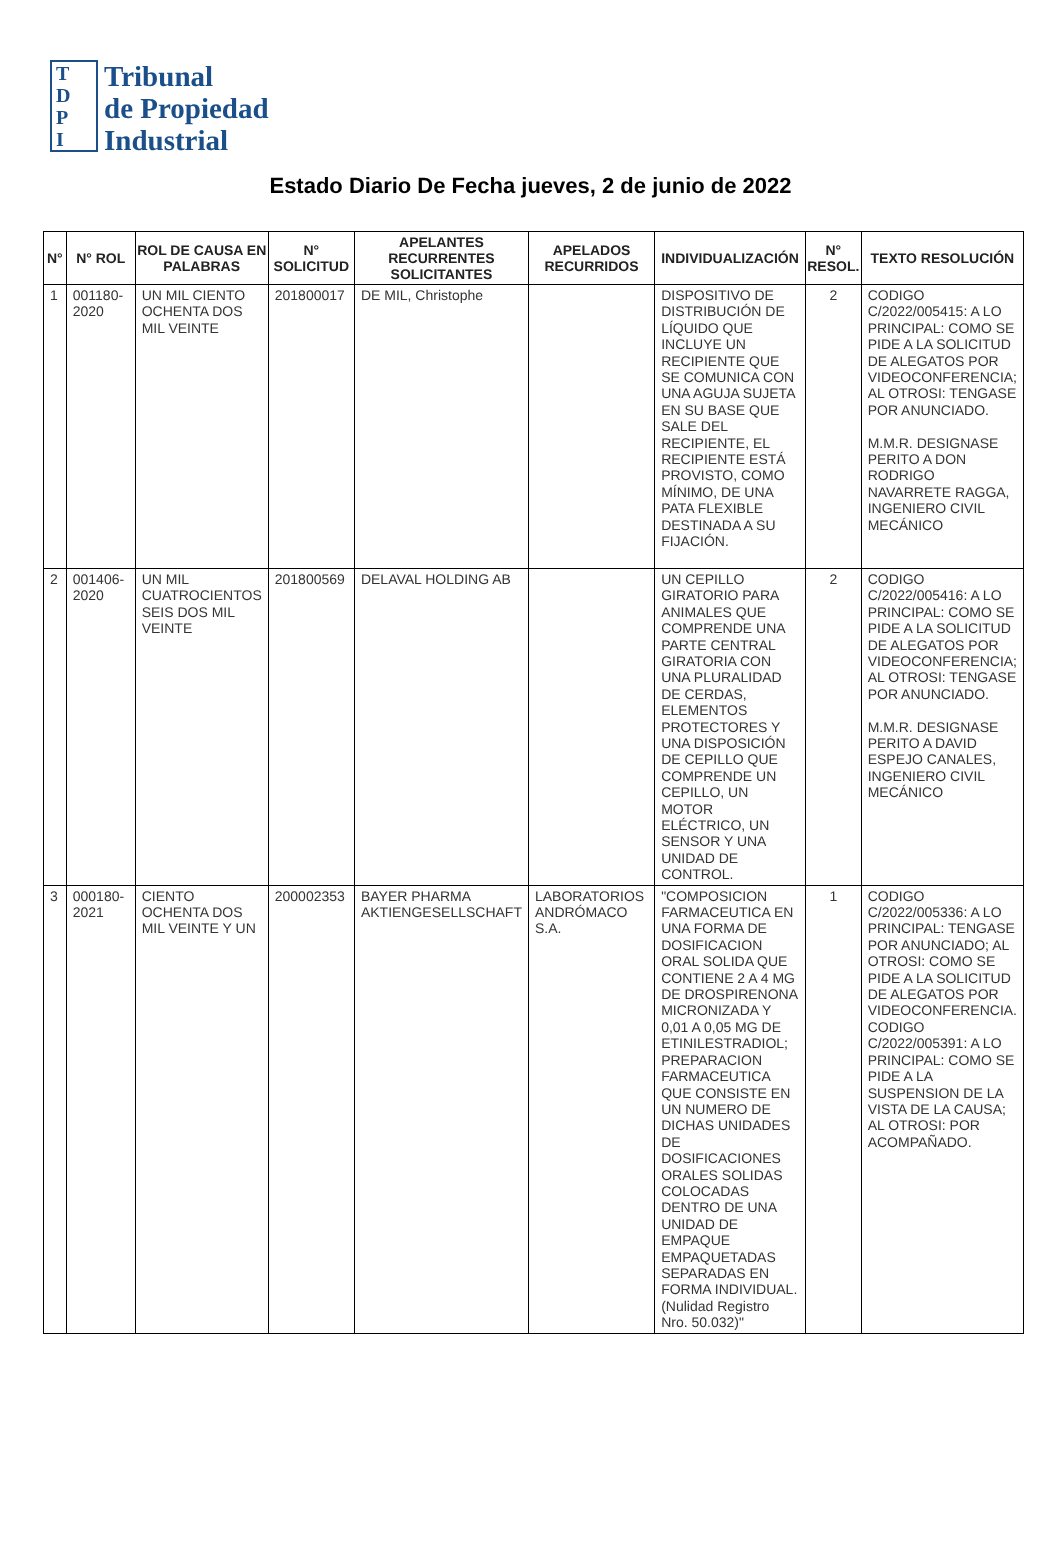T
D
P
I
Tribunal
de Propiedad
Industrial
Estado Diario De Fecha jueves, 2 de junio de 2022
| N° | N° ROL | ROL DE CAUSA EN PALABRAS | N° SOLICITUD | APELANTES RECURRENTES SOLICITANTES | APELADOS RECURRIDOS | INDIVIDUALIZACIÓN | N° RESOL. | TEXTO RESOLUCIÓN |
| --- | --- | --- | --- | --- | --- | --- | --- | --- |
| 1 | 001180-2020 | UN MIL CIENTO OCHENTA DOS MIL VEINTE | 201800017 | DE MIL, Christophe | | DISPOSITIVO DE DISTRIBUCIÓN DE LÍQUIDO QUE INCLUYE UN RECIPIENTE QUE SE COMUNICA CON UNA AGUJA SUJETA EN SU BASE QUE SALE DEL RECIPIENTE, EL RECIPIENTE ESTÁ PROVISTO, COMO MÍNIMO, DE UNA PATA FLEXIBLE DESTINADA A SU FIJACIÓN. | 2 | CODIGO C/2022/005415: A LO PRINCIPAL: COMO SE PIDE A LA SOLICITUD DE ALEGATOS POR VIDEOCONFERENCIA; AL OTROSI: TENGASE POR ANUNCIADO. M.M.R. DESIGNASE PERITO A DON RODRIGO NAVARRETE RAGGA, INGENIERO CIVIL MECÁNICO |
| 2 | 001406-2020 | UN MIL CUATROCIENTOS SEIS DOS MIL VEINTE | 201800569 | DELAVAL HOLDING AB | | UN CEPILLO GIRATORIO PARA ANIMALES QUE COMPRENDE UNA PARTE CENTRAL GIRATORIA CON UNA PLURALIDAD DE CERDAS, ELEMENTOS PROTECTORES Y UNA DISPOSICIÓN DE CEPILLO QUE COMPRENDE UN CEPILLO, UN MOTOR ELÉCTRICO, UN SENSOR Y UNA UNIDAD DE CONTROL. | 2 | CODIGO C/2022/005416: A LO PRINCIPAL: COMO SE PIDE A LA SOLICITUD DE ALEGATOS POR VIDEOCONFERENCIA; AL OTROSI: TENGASE POR ANUNCIADO. M.M.R. DESIGNASE PERITO A DAVID ESPEJO CANALES, INGENIERO CIVIL MECÁNICO |
| 3 | 000180-2021 | CIENTO OCHENTA DOS MIL VEINTE Y UN | 200002353 | BAYER PHARMA AKTIENGESELLSCHAFT | LABORATORIOS ANDRÓMACO S.A. | "COMPOSICION FARMACEUTICA EN UNA FORMA DE DOSIFICACION ORAL SOLIDA QUE CONTIENE 2 A 4 MG DE DROSPIRENONA MICRONIZADA Y 0,01 A 0,05 MG DE ETINILESTRADIOL; PREPARACION FARMACEUTICA QUE CONSISTE EN UN NUMERO DE DICHAS UNIDADES DE DOSIFICACIONES ORALES SOLIDAS COLOCADAS DENTRO DE UNA UNIDAD DE EMPAQUE EMPAQUETADAS SEPARADAS EN FORMA INDIVIDUAL. (Nulidad Registro Nro. 50.032)" | 1 | CODIGO C/2022/005336: A LO PRINCIPAL: TENGASE POR ANUNCIADO; AL OTROSI: COMO SE PIDE A LA SOLICITUD DE ALEGATOS POR VIDEOCONFERENCIA. CODIGO C/2022/005391: A LO PRINCIPAL: COMO SE PIDE A LA SUSPENSION DE LA VISTA DE LA CAUSA; AL OTROSI: POR ACOMPAÑADO. |